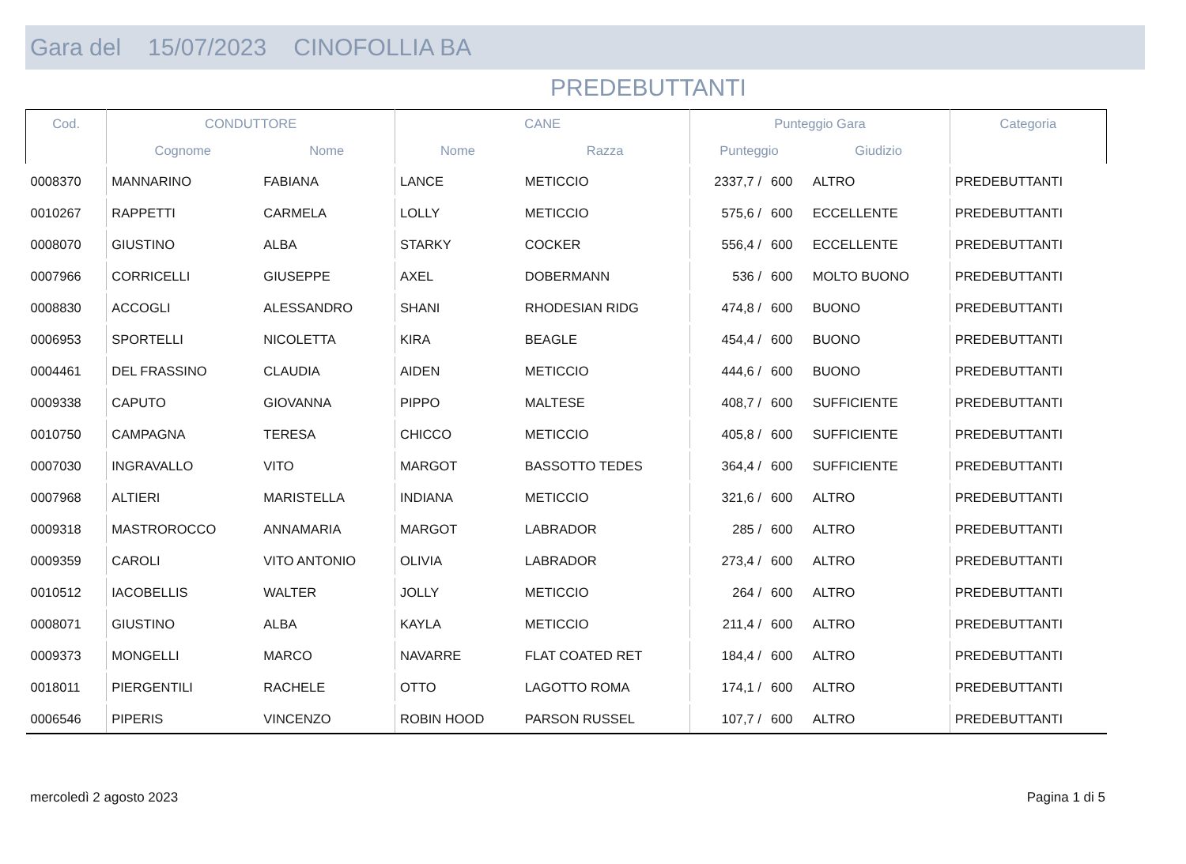Gara del 15/07/2023 CINOFOLLIA BA
PREDEBUTTANTI
| Cod. | CONDUTTORE | | CANE | | Punteggio Gara | | | Categoria |
| --- | --- | --- | --- | --- | --- | --- | --- | --- |
| | Cognome | Nome | Nome | Razza | Punteggio | | Giudizio | |
| 0008370 | MANNARINO | FABIANA | LANCE | METICCIO | 2337,7 / | 600 | ALTRO | PREDEBUTTANTI |
| 0010267 | RAPPETTI | CARMELA | LOLLY | METICCIO | 575,6 / | 600 | ECCELLENTE | PREDEBUTTANTI |
| 0008070 | GIUSTINO | ALBA | STARKY | COCKER | 556,4 / | 600 | ECCELLENTE | PREDEBUTTANTI |
| 0007966 | CORRICELLI | GIUSEPPE | AXEL | DOBERMANN | 536 / | 600 | MOLTO BUONO | PREDEBUTTANTI |
| 0008830 | ACCOGLI | ALESSANDRO | SHANI | RHODESIAN RIDG | 474,8 / | 600 | BUONO | PREDEBUTTANTI |
| 0006953 | SPORTELLI | NICOLETTA | KIRA | BEAGLE | 454,4 / | 600 | BUONO | PREDEBUTTANTI |
| 0004461 | DEL FRASSINO | CLAUDIA | AIDEN | METICCIO | 444,6 / | 600 | BUONO | PREDEBUTTANTI |
| 0009338 | CAPUTO | GIOVANNA | PIPPO | MALTESE | 408,7 / | 600 | SUFFICIENTE | PREDEBUTTANTI |
| 0010750 | CAMPAGNA | TERESA | CHICCO | METICCIO | 405,8 / | 600 | SUFFICIENTE | PREDEBUTTANTI |
| 0007030 | INGRAVALLO | VITO | MARGOT | BASSOTTO TEDES | 364,4 / | 600 | SUFFICIENTE | PREDEBUTTANTI |
| 0007968 | ALTIERI | MARISTELLA | INDIANA | METICCIO | 321,6 / | 600 | ALTRO | PREDEBUTTANTI |
| 0009318 | MASTROROCCO | ANNAMARIA | MARGOT | LABRADOR | 285 / | 600 | ALTRO | PREDEBUTTANTI |
| 0009359 | CAROLI | VITO ANTONIO | OLIVIA | LABRADOR | 273,4 / | 600 | ALTRO | PREDEBUTTANTI |
| 0010512 | IACOBELLIS | WALTER | JOLLY | METICCIO | 264 / | 600 | ALTRO | PREDEBUTTANTI |
| 0008071 | GIUSTINO | ALBA | KAYLA | METICCIO | 211,4 / | 600 | ALTRO | PREDEBUTTANTI |
| 0009373 | MONGELLI | MARCO | NAVARRE | FLAT COATED RET | 184,4 / | 600 | ALTRO | PREDEBUTTANTI |
| 0018011 | PIERGENTILI | RACHELE | OTTO | LAGOTTO ROMA | 174,1 / | 600 | ALTRO | PREDEBUTTANTI |
| 0006546 | PIPERIS | VINCENZO | ROBIN HOOD | PARSON RUSSEL | 107,7 / | 600 | ALTRO | PREDEBUTTANTI |
mercoledì 2 agosto 2023 Pagina 1 di 5